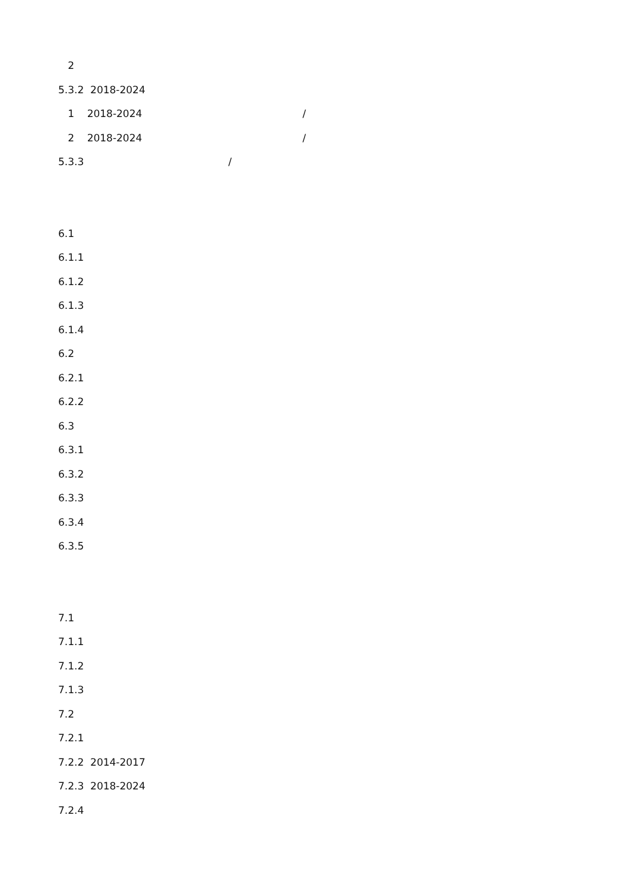2
5.3.2 2018-2024
1 2018-2024 /
2 2018-2024 /
5.3.3 /
6.1
6.1.1
6.1.2
6.1.3
6.1.4
6.2
6.2.1
6.2.2
6.3
6.3.1
6.3.2
6.3.3
6.3.4
6.3.5
7.1
7.1.1
7.1.2
7.1.3
7.2
7.2.1
7.2.2 2014-2017
7.2.3 2018-2024
7.2.4